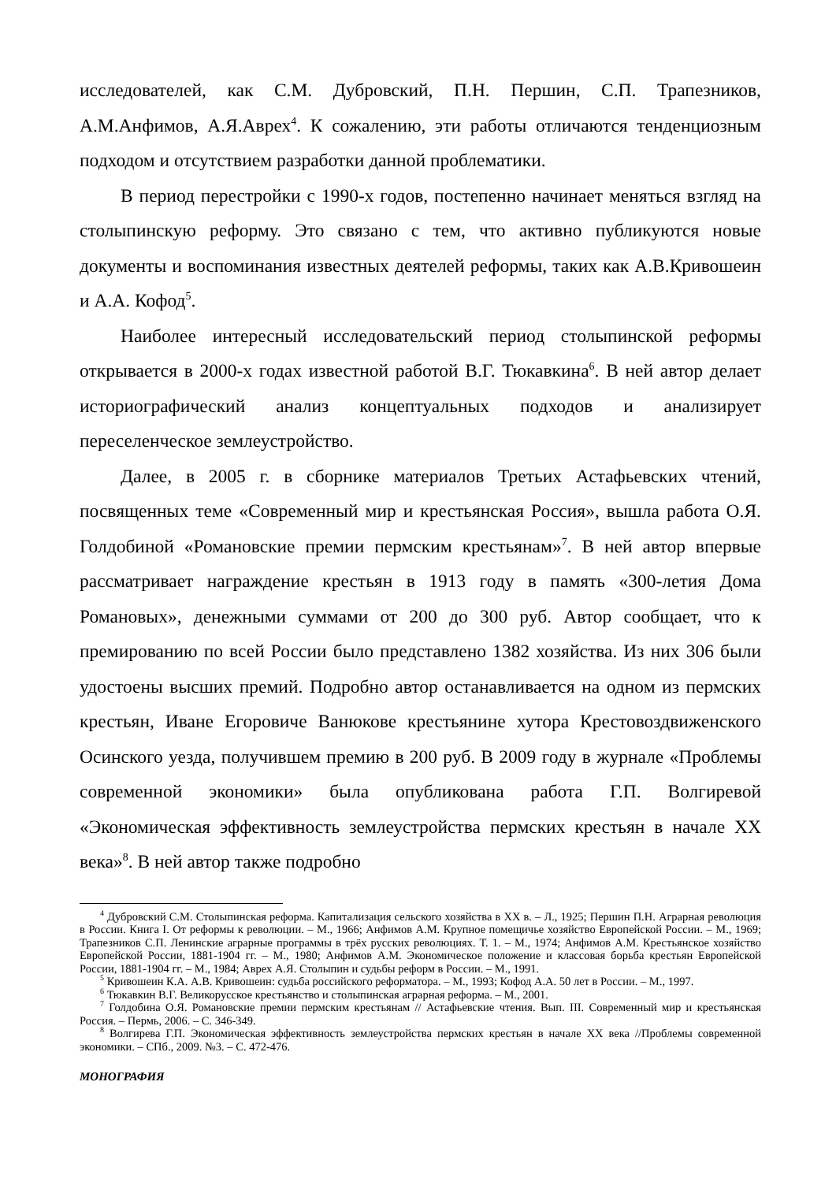исследователей, как С.М. Дубровский, П.Н. Першин, С.П. Трапезников, А.М.Анфимов, А.Я.Аврех<sup>4</sup>. К сожалению, эти работы отличаются тенденциозным подходом и отсутствием разработки данной проблематики.
В период перестройки с 1990-х годов, постепенно начинает меняться взгляд на столыпинскую реформу. Это связано с тем, что активно публикуются новые документы и воспоминания известных деятелей реформы, таких как А.В.Кривошеин и А.А. Кофод<sup>5</sup>.
Наиболее интересный исследовательский период столыпинской реформы открывается в 2000-х годах известной работой В.Г. Тюкавкина<sup>6</sup>. В ней автор делает историографический анализ концептуальных подходов и анализирует переселенческое землеустройство.
Далее, в 2005 г. в сборнике материалов Третьих Астафьевских чтений, посвященных теме «Современный мир и крестьянская Россия», вышла работа О.Я. Голдобиной «Романовские премии пермским крестьянам»<sup>7</sup>. В ней автор впервые рассматривает награждение крестьян в 1913 году в память «300-летия Дома Романовых», денежными суммами от 200 до 300 руб. Автор сообщает, что к премированию по всей России было представлено 1382 хозяйства. Из них 306 были удостоены высших премий. Подробно автор останавливается на одном из пермских крестьян, Иване Егоровиче Ванюкове крестьянине хутора Крестовоздвиженского Осинского уезда, получившем премию в 200 руб. В 2009 году в журнале «Проблемы современной экономики» была опубликована работа Г.П. Волгиревой «Экономическая эффективность землеустройства пермских крестьян в начале XX века»<sup>8</sup>. В ней автор также подробно
<sup>4</sup> Дубровский С.М. Столыпинская реформа. Капитализация сельского хозяйства в XX в. – Л., 1925; Першин П.Н. Аграрная революция в России. Книга I. От реформы к революции. – М., 1966; Анфимов А.М. Крупное помещичье хозяйство Европейской России. – М., 1969; Трапезников С.П. Ленинские аграрные программы в трёх русских революциях. Т. 1. – М., 1974; Анфимов А.М. Крестьянское хозяйство Европейской России, 1881-1904 гг. – М., 1980; Анфимов А.М. Экономическое положение и классовая борьба крестьян Европейской России, 1881-1904 гг. – М., 1984; Аврех А.Я. Столыпин и судьбы реформ в России. – М., 1991.
<sup>5</sup> Кривошеин К.А. А.В. Кривошеин: судьба российского реформатора. – М., 1993; Кофод А.А. 50 лет в России. – М., 1997.
<sup>6</sup> Тюкавкин В.Г. Великорусское крестьянство и столыпинская аграрная реформа. – М., 2001.
<sup>7</sup> Голдобина О.Я. Романовские премии пермским крестьянам // Астафьевские чтения. Вып. III. Современный мир и крестьянская Россия. – Пермь, 2006. – С. 346-349.
<sup>8</sup> Волгирева Г.П. Экономическая эффективность землеустройства пермских крестьян в начале XX века //Проблемы современной экономики. – СПб., 2009. №3. – С. 472-476.
МОНОГРАФИЯ